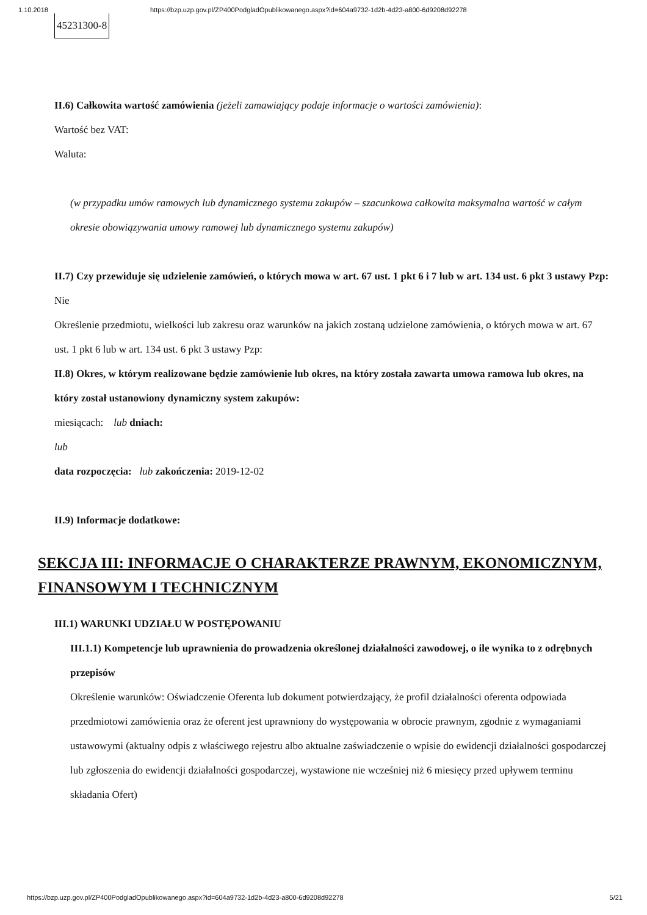1.10.2018 https://bzp.uzp.gov.pl/ZP400PodgladOpublikowanego.aspx?id=604a9732-1d2b-4d23-a800-6d9208d92278
| 45231300-8 |
II.6) Całkowita wartość zamówienia (jeżeli zamawiający podaje informacje o wartości zamówienia):
Wartość bez VAT:
Waluta:
(w przypadku umów ramowych lub dynamicznego systemu zakupów – szacunkowa całkowita maksymalna wartość w całym okresie obowiązywania umowy ramowej lub dynamicznego systemu zakupów)
II.7) Czy przewiduje się udzielenie zamówień, o których mowa w art. 67 ust. 1 pkt 6 i 7 lub w art. 134 ust. 6 pkt 3 ustawy Pzp: Nie
Określenie przedmiotu, wielkości lub zakresu oraz warunków na jakich zostaną udzielone zamówienia, o których mowa w art. 67 ust. 1 pkt 6 lub w art. 134 ust. 6 pkt 3 ustawy Pzp:
II.8) Okres, w którym realizowane będzie zamówienie lub okres, na który została zawarta umowa ramowa lub okres, na który został ustanowiony dynamiczny system zakupów:
miesiącach: lub dniach:
lub
data rozpoczęcia: lub zakończenia: 2019-12-02
II.9) Informacje dodatkowe:
SEKCJA III: INFORMACJE O CHARAKTERZE PRAWNYM, EKONOMICZNYM, FINANSOWYM I TECHNICZNYM
III.1) WARUNKI UDZIAŁU W POSTĘPOWANIU
III.1.1) Kompetencje lub uprawnienia do prowadzenia określonej działalności zawodowej, o ile wynika to z odrębnych przepisów
Określenie warunków: Oświadczenie Oferenta lub dokument potwierdzający, że profil działalności oferenta odpowiada przedmiotowi zamówienia oraz że oferent jest uprawniony do występowania w obrocie prawnym, zgodnie z wymaganiami ustawowymi (aktualny odpis z właściwego rejestru albo aktualne zaświadczenie o wpisie do ewidencji działalności gospodarczej lub zgłoszenia do ewidencji działalności gospodarczej, wystawione nie wcześniej niż 6 miesięcy przed upływem terminu składania Ofert)
https://bzp.uzp.gov.pl/ZP400PodgladOpublikowanego.aspx?id=604a9732-1d2b-4d23-a800-6d9208d92278 5/21